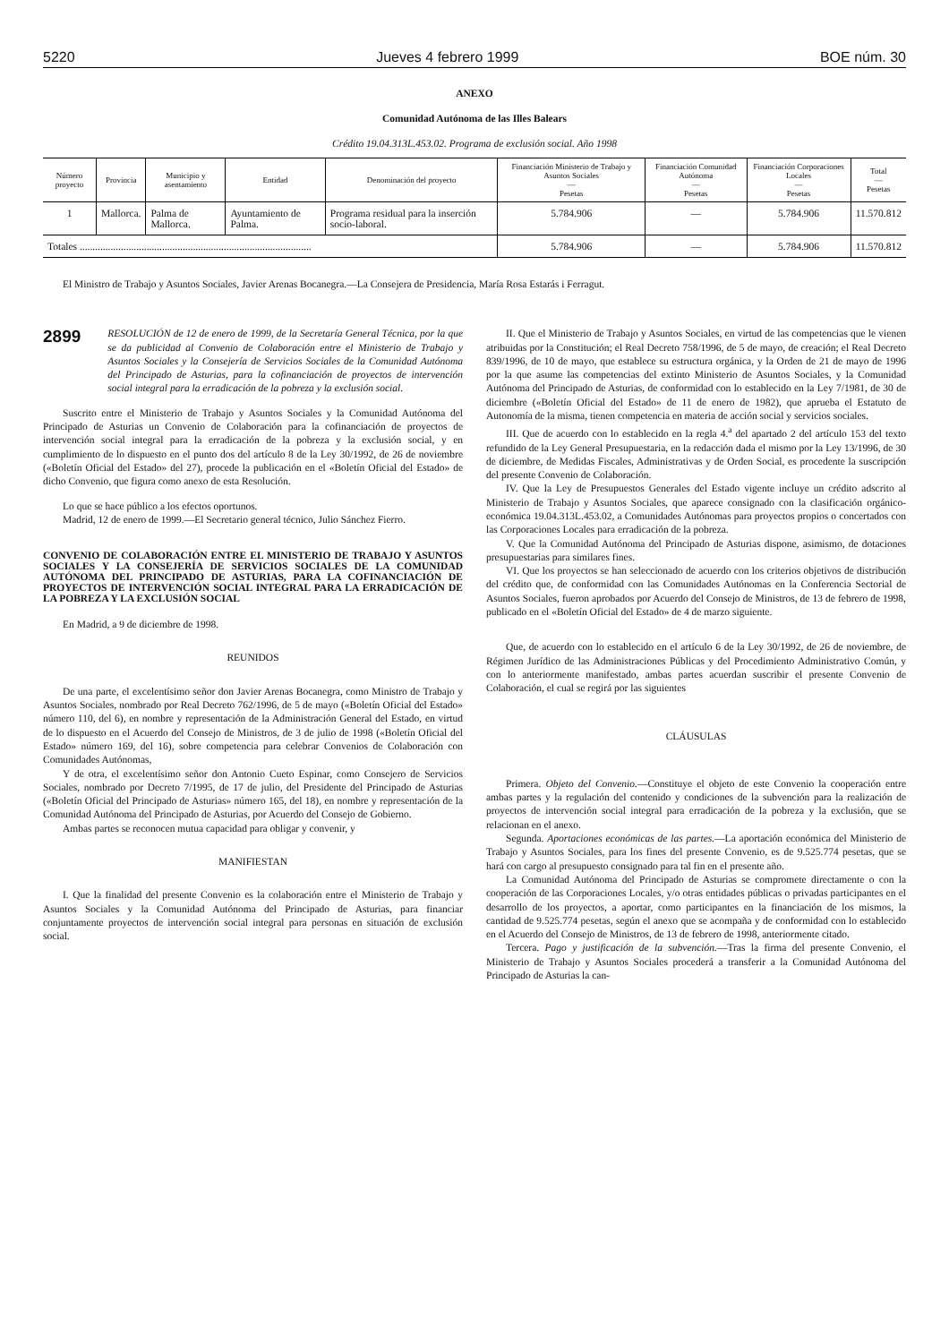5220 Jueves 4 febrero 1999 BOE núm. 30
ANEXO
Comunidad Autónoma de las Illes Balears
Crédito 19.04.313L.453.02. Programa de exclusión social. Año 1998
| Número proyecto | Provincia | Municipio y asentamiento | Entidad | Denominación del proyecto | Financiación Ministerio de Trabajo y Asuntos Sociales — Pesetas | Financiación Comunidad Autónoma — Pesetas | Financiación Corporaciones Locales — Pesetas | Total — Pesetas |
| --- | --- | --- | --- | --- | --- | --- | --- | --- |
| 1 | Mallorca. | Palma de Mallorca. | Ayuntamiento de Palma. | Programa residual para la inserción socio-laboral. | 5.784.906 | — | 5.784.906 | 11.570.812 |
| Totales .......................................................................................... | | | | | 5.784.906 | — | 5.784.906 | 11.570.812 |
El Ministro de Trabajo y Asuntos Sociales, Javier Arenas Bocanegra.—La Consejera de Presidencia, María Rosa Estarás i Ferragut.
2899
RESOLUCIÓN de 12 de enero de 1999, de la Secretaría General Técnica, por la que se da publicidad al Convenio de Colaboración entre el Ministerio de Trabajo y Asuntos Sociales y la Consejería de Servicios Sociales de la Comunidad Autónoma del Principado de Asturias, para la cofinanciación de proyectos de intervención social integral para la erradicación de la pobreza y la exclusión social.
Suscrito entre el Ministerio de Trabajo y Asuntos Sociales y la Comunidad Autónoma del Principado de Asturias un Convenio de Colaboración para la cofinanciación de proyectos de intervención social integral para la erradicación de la pobreza y la exclusión social, y en cumplimiento de lo dispuesto en el punto dos del artículo 8 de la Ley 30/1992, de 26 de noviembre («Boletín Oficial del Estado» del 27), procede la publicación en el «Boletín Oficial del Estado» de dicho Convenio, que figura como anexo de esta Resolución.
Lo que se hace público a los efectos oportunos.
Madrid, 12 de enero de 1999.—El Secretario general técnico, Julio Sánchez Fierro.
CONVENIO DE COLABORACIÓN ENTRE EL MINISTERIO DE TRABAJO Y ASUNTOS SOCIALES Y LA CONSEJERÍA DE SERVICIOS SOCIALES DE LA COMUNIDAD AUTÓNOMA DEL PRINCIPADO DE ASTURIAS, PARA LA COFINANCIACIÓN DE PROYECTOS DE INTERVENCIÓN SOCIAL INTEGRAL PARA LA ERRADICACIÓN DE LA POBREZA Y LA EXCLUSIÓN SOCIAL
En Madrid, a 9 de diciembre de 1998.
REUNIDOS
De una parte, el excelentísimo señor don Javier Arenas Bocanegra, como Ministro de Trabajo y Asuntos Sociales, nombrado por Real Decreto 762/1996, de 5 de mayo («Boletín Oficial del Estado» número 110, del 6), en nombre y representación de la Administración General del Estado, en virtud de lo dispuesto en el Acuerdo del Consejo de Ministros, de 3 de julio de 1998 («Boletín Oficial del Estado» número 169, del 16), sobre competencia para celebrar Convenios de Colaboración con Comunidades Autónomas,
Y de otra, el excelentísimo señor don Antonio Cueto Espinar, como Consejero de Servicios Sociales, nombrado por Decreto 7/1995, de 17 de julio, del Presidente del Principado de Asturias («Boletín Oficial del Principado de Asturias» número 165, del 18), en nombre y representación de la Comunidad Autónoma del Principado de Asturias, por Acuerdo del Consejo de Gobierno.
Ambas partes se reconocen mutua capacidad para obligar y convenir, y
MANIFIESTAN
I. Que la finalidad del presente Convenio es la colaboración entre el Ministerio de Trabajo y Asuntos Sociales y la Comunidad Autónoma del Principado de Asturias, para financiar conjuntamente proyectos de intervención social integral para personas en situación de exclusión social.
II. Que el Ministerio de Trabajo y Asuntos Sociales, en virtud de las competencias que le vienen atribuidas por la Constitución; el Real Decreto 758/1996, de 5 de mayo, de creación; el Real Decreto 839/1996, de 10 de mayo, que establece su estructura orgánica, y la Orden de 21 de mayo de 1996 por la que asume las competencias del extinto Ministerio de Asuntos Sociales, y la Comunidad Autónoma del Principado de Asturias, de conformidad con lo establecido en la Ley 7/1981, de 30 de diciembre («Boletín Oficial del Estado» de 11 de enero de 1982), que aprueba el Estatuto de Autonomía de la misma, tienen competencia en materia de acción social y servicios sociales.
III. Que de acuerdo con lo establecido en la regla 4.<sup>a</sup> del apartado 2 del artículo 153 del texto refundido de la Ley General Presupuestaria, en la redacción dada el mismo por la Ley 13/1996, de 30 de diciembre, de Medidas Fiscales, Administrativas y de Orden Social, es procedente la suscripción del presente Convenio de Colaboración.
IV. Que la Ley de Presupuestos Generales del Estado vigente incluye un crédito adscrito al Ministerio de Trabajo y Asuntos Sociales, que aparece consignado con la clasificación orgánico-económica 19.04.313L.453.02, a Comunidades Autónomas para proyectos propios o concertados con las Corporaciones Locales para erradicación de la pobreza.
V. Que la Comunidad Autónoma del Principado de Asturias dispone, asimismo, de dotaciones presupuestarias para similares fines.
VI. Que los proyectos se han seleccionado de acuerdo con los criterios objetivos de distribución del crédito que, de conformidad con las Comunidades Autónomas en la Conferencia Sectorial de Asuntos Sociales, fueron aprobados por Acuerdo del Consejo de Ministros, de 13 de febrero de 1998, publicado en el «Boletín Oficial del Estado» de 4 de marzo siguiente.
Que, de acuerdo con lo establecido en el artículo 6 de la Ley 30/1992, de 26 de noviembre, de Régimen Jurídico de las Administraciones Públicas y del Procedimiento Administrativo Común, y con lo anteriormente manifestado, ambas partes acuerdan suscribir el presente Convenio de Colaboración, el cual se regirá por las siguientes
CLÁUSULAS
Primera. Objeto del Convenio.—Constituye el objeto de este Convenio la cooperación entre ambas partes y la regulación del contenido y condiciones de la subvención para la realización de proyectos de intervención social integral para erradicación de la pobreza y la exclusión, que se relacionan en el anexo.
Segunda. Aportaciones económicas de las partes.—La aportación económica del Ministerio de Trabajo y Asuntos Sociales, para los fines del presente Convenio, es de 9.525.774 pesetas, que se hará con cargo al presupuesto consignado para tal fin en el presente año.
La Comunidad Autónoma del Principado de Asturias se compromete directamente o con la cooperación de las Corporaciones Locales, y/o otras entidades públicas o privadas participantes en el desarrollo de los proyectos, a aportar, como participantes en la financiación de los mismos, la cantidad de 9.525.774 pesetas, según el anexo que se acompaña y de conformidad con lo establecido en el Acuerdo del Consejo de Ministros, de 13 de febrero de 1998, anteriormente citado.
Tercera. Pago y justificación de la subvención.—Tras la firma del presente Convenio, el Ministerio de Trabajo y Asuntos Sociales procederá a transferir a la Comunidad Autónoma del Principado de Asturias la can-